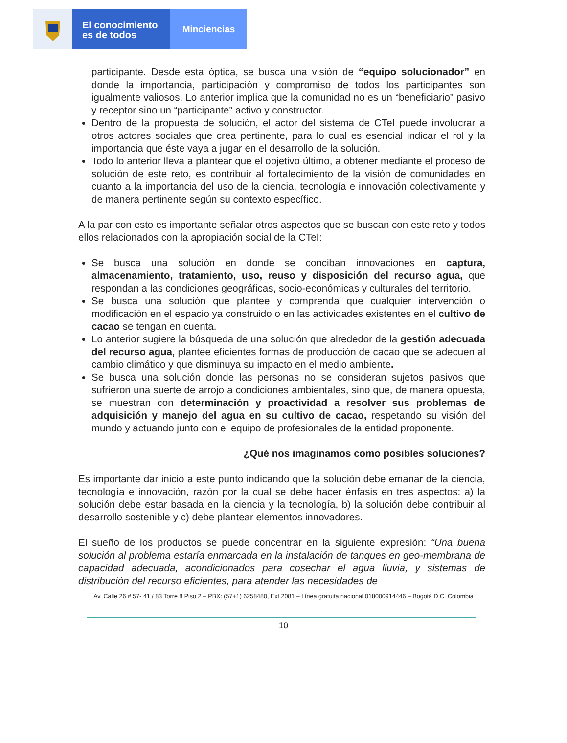El conocimiento
es de todos
Minciencias
participante. Desde esta óptica, se busca una visión de “equipo solucionador” en donde la importancia, participación y compromiso de todos los participantes son igualmente valiosos. Lo anterior implica que la comunidad no es un “beneficiario” pasivo y receptor sino un “participante” activo y constructor.
Dentro de la propuesta de solución, el actor del sistema de CTeI puede involucrar a otros actores sociales que crea pertinente, para lo cual es esencial indicar el rol y la importancia que éste vaya a jugar en el desarrollo de la solución.
Todo lo anterior lleva a plantear que el objetivo último, a obtener mediante el proceso de solución de este reto, es contribuir al fortalecimiento de la visión de comunidades en cuanto a la importancia del uso de la ciencia, tecnología e innovación colectivamente y de manera pertinente según su contexto específico.
A la par con esto es importante señalar otros aspectos que se buscan con este reto y todos ellos relacionados con la apropiación social de la CTeI:
Se busca una solución en donde se conciban innovaciones en captura, almacenamiento, tratamiento, uso, reuso y disposición del recurso agua, que respondan a las condiciones geográficas, socio-económicas y culturales del territorio.
Se busca una solución que plantee y comprenda que cualquier intervención o modificación en el espacio ya construido o en las actividades existentes en el cultivo de cacao se tengan en cuenta.
Lo anterior sugiere la búsqueda de una solución que alrededor de la gestión adecuada del recurso agua, plantee eficientes formas de producción de cacao que se adecuen al cambio climático y que disminuya su impacto en el medio ambiente.
Se busca una solución donde las personas no se consideran sujetos pasivos que sufrieron una suerte de arrojo a condiciones ambientales, sino que, de manera opuesta, se muestran con determinación y proactividad a resolver sus problemas de adquisición y manejo del agua en su cultivo de cacao, respetando su visión del mundo y actuando junto con el equipo de profesionales de la entidad proponente.
¿Qué nos imaginamos como posibles soluciones?
Es importante dar inicio a este punto indicando que la solución debe emanar de la ciencia, tecnología e innovación, razón por la cual se debe hacer énfasis en tres aspectos: a) la solución debe estar basada en la ciencia y la tecnología, b) la solución debe contribuir al desarrollo sostenible y c) debe plantear elementos innovadores.
El sueño de los productos se puede concentrar en la siguiente expresión: “Una buena solución al problema estaría enmarcada en la instalación de tanques en geo-membrana de capacidad adecuada, acondicionados para cosechar el agua lluvia, y sistemas de distribución del recurso eficientes, para atender las necesidades de
Av. Calle 26 # 57- 41 / 83 Torre 8 Piso 2 – PBX: (57+1) 6258480, Ext 2081 – Línea gratuita nacional 018000914446 – Bogotá D.C. Colombia
10